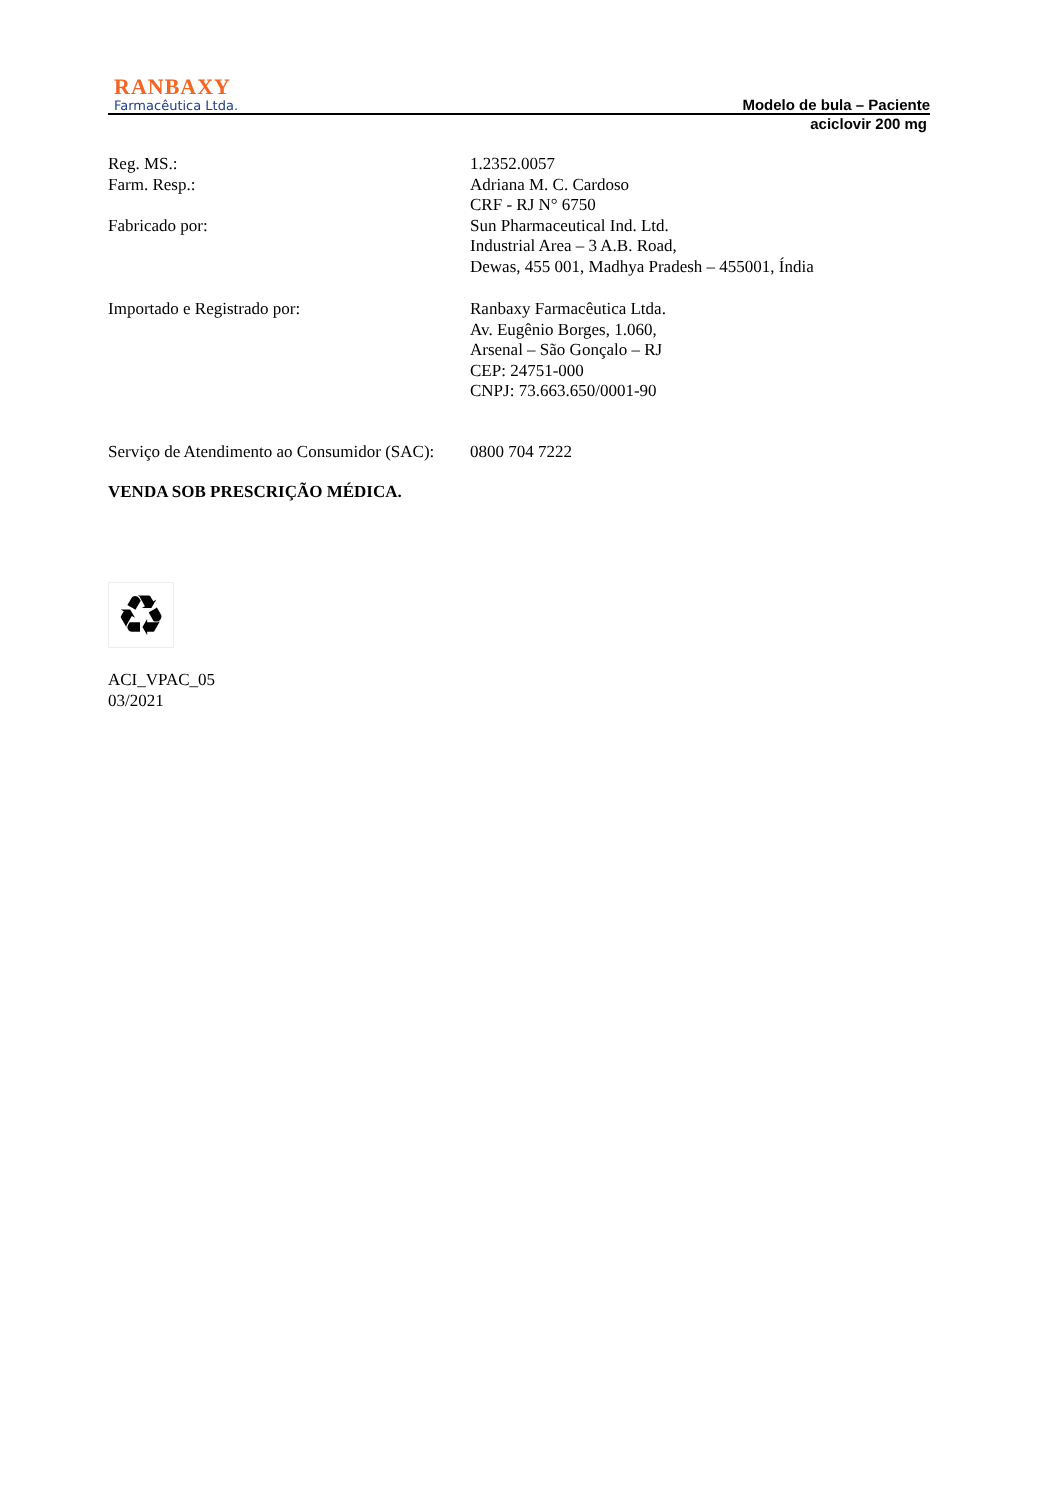RANBAXY
Farmacêutica Ltda.
Modelo de bula – Paciente
aciclovir 200 mg
Reg. MS.: 1.2352.0057
Farm. Resp.: Adriana M. C. Cardoso
CRF - RJ N° 6750
Fabricado por: Sun Pharmaceutical Ind. Ltd.
Industrial Area – 3 A.B. Road,
Dewas, 455 001, Madhya Pradesh – 455001, Índia
Importado e Registrado por: Ranbaxy Farmacêutica Ltda.
Av. Eugênio Borges, 1.060,
Arsenal – São Gonçalo – RJ
CEP: 24751-000
CNPJ: 73.663.650/0001-90
Serviço de Atendimento ao Consumidor (SAC):
0800 704 7222
VENDA SOB PRESCRIÇÃO MÉDICA.
♻
ACI_VPAC_05
03/2021